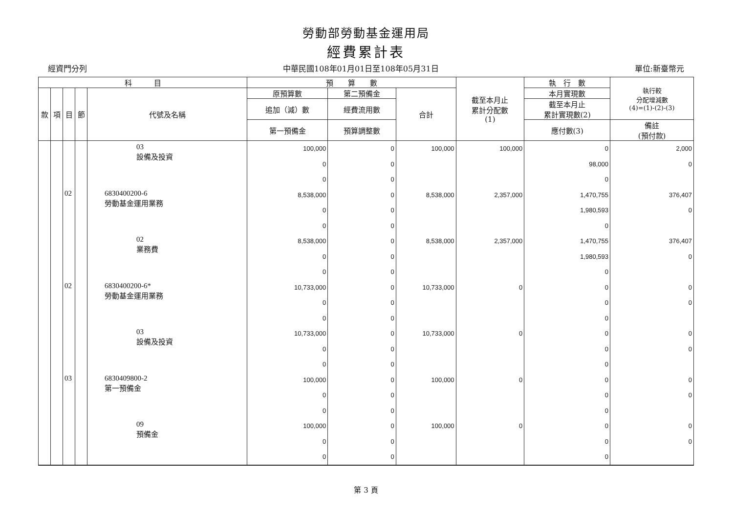勞動部勞動基金運用局
經費累計表
經資門分列 中華民國108年01月01日至108年05月31日 單位:新臺幣元
| 科 目 | | | | | 預 算 數 | | | 截至本月止 累計分配數 (1) | 執 行 數 | 執行較 分配增減數 (4)=(1)-(2)-(3) |
| --- | --- | --- | --- | --- | --- | --- | --- | --- | --- | --- |
| 款 | 項 | 目 | 節 | 代號及名稱 | 原預算數 | 第二預備金 | 合計 | | 本月實現數 | |
| | | | | | 追加（減）數 | 經費流用數 | | | 截至本月止 累計實現數(2) | |
| | | | | | 第一預備金 | 預算調整數 | | | 應付數(3) | 備註 (預付款) |
| | | | | 03 設備及投資 | 100,000 0 0 | 0 0 0 | 100,000 | 100,000 | 0 98,000 0 | 2,000 0 |
| | | 02 | | 6830400200-6 勞動基金運用業務 | 8,538,000 0 0 | 0 0 0 | 8,538,000 | 2,357,000 | 1,470,755 1,980,593 0 | 376,407 0 |
| | | | | 02 業務費 | 8,538,000 0 0 | 0 0 0 | 8,538,000 | 2,357,000 | 1,470,755 1,980,593 0 | 376,407 0 |
| | | 02 | | 6830400200-6* 勞動基金運用業務 | 10,733,000 0 0 | 0 0 0 | 10,733,000 | 0 | 0 0 0 | 0 0 |
| | | | | 03 設備及投資 | 10,733,000 0 0 | 0 0 0 | 10,733,000 | 0 | 0 0 0 | 0 0 |
| | | 03 | | 6830409800-2 第一預備金 | 100,000 0 0 | 0 0 0 | 100,000 | 0 | 0 0 0 | 0 0 |
| | | | | 09 預備金 | 100,000 0 0 | 0 0 0 | 100,000 | 0 | 0 0 0 | 0 0 |
第 3 頁